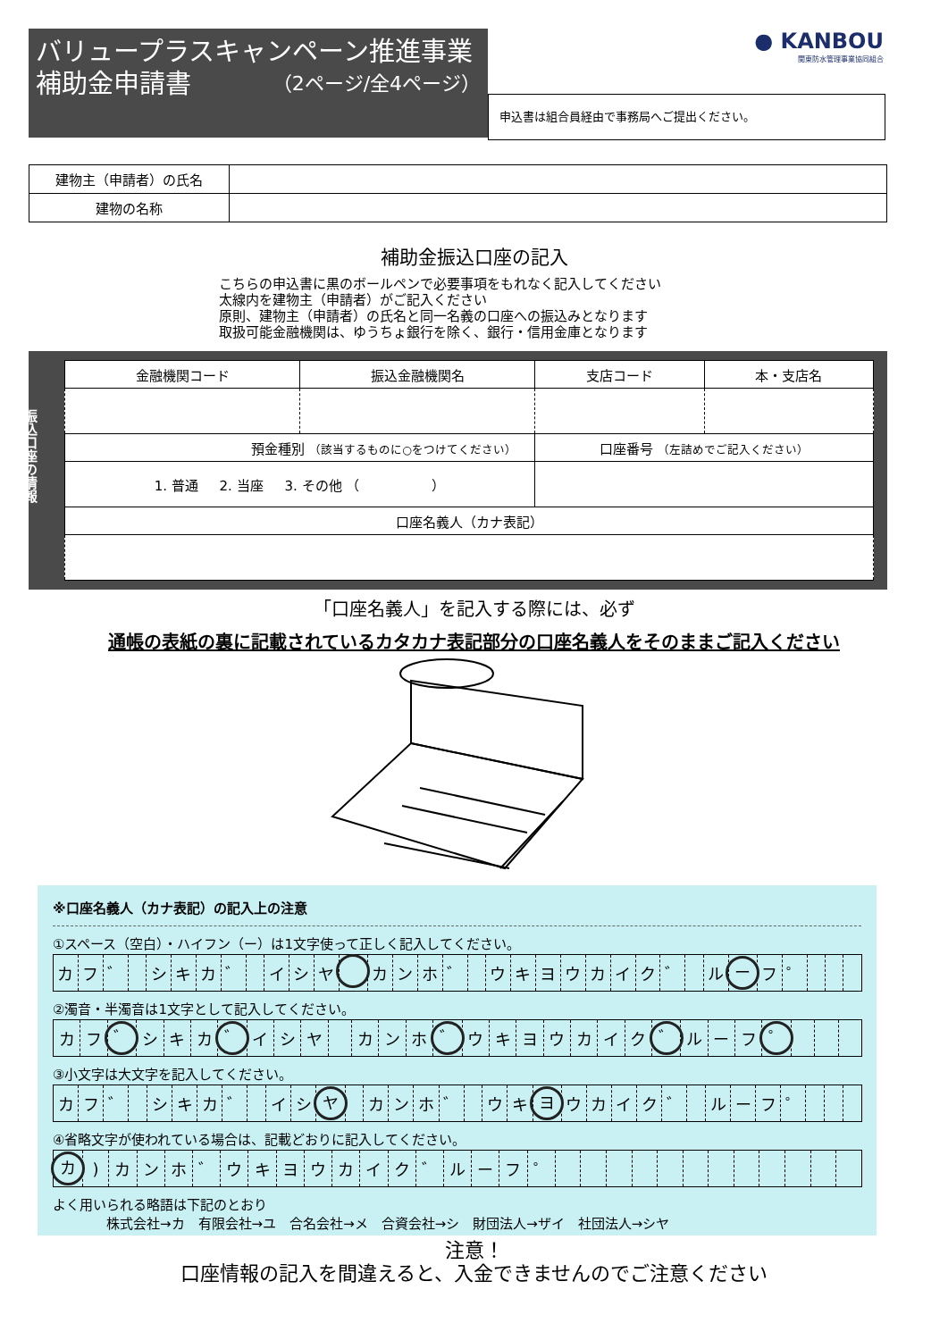バリュープラスキャンペーン推進事業
補助金申請書 （2ページ/全4ページ）
● KANBOU
関東防水管理事業協同組合
申込書は組合員経由で事務局へご提出ください。
| 建物主（申請者）の氏名 | |
| 建物の名称 | |
補助金振込口座の記入
こちらの申込書に黒のボールペンで必要事項をもれなく記入してください
太線内を建物主（申請者）がご記入ください
原則、建物主（申請者）の氏名と同一名義の口座への振込みとなります
取扱可能金融機関は、ゆうちょ銀行を除く、銀行・信用金庫となります
振込口座の情報
| 金融機関コード | 振込金融機関名 | 支店コード | 本・支店名 |
| 預金種別 （該当するものに○をつけてください） | | 口座番号 （左詰めでご記入ください） | |
| 1. 普通 2. 当座 3. その他 （ ） | | | |
| 口座名義人（カナ表記） | | | |
「口座名義人」を記入する際には、必ず
通帳の表紙の裏に記載されているカタカナ表記部分の口座名義人をそのままご記入ください
※口座名義人（カナ表記）の記入上の注意
①スペース（空白）・ハイフン（ー）は1文字使って正しく記入してください。
| カ | フ | ゛ | | シ | キ | カ | ゛ | | イ | シ | ヤ | | カ | ン | ホ | ゛ | | ウ | キ | ヨ | ウ | カ | イ | ク | ゛ | | ル | ー | フ | ゜ | | | |
②濁音・半濁音は1文字として記入してください。
| カ | フ | ゛ | シ | キ | カ | ゛ | イ | シ | ヤ | | カ | ン | ホ | ゛ | ウ | キ | ヨ | ウ | カ | イ | ク | ゛ | ル | ー | フ | ゜ | | | |
③小文字は大文字を記入してください。
| カ | フ | ゛ | | シ | キ | カ | ゛ | | イ | シ | ヤ | | カ | ン | ホ | ゛ | | ウ | キ | ヨ | ウ | カ | イ | ク | ゛ | | ル | ー | フ | ゜ | | | |
④省略文字が使われている場合は、記載どおりに記入してください。
| カ | ) | カ | ン | ホ | ゛ | ウ | キ | ヨ | ウ | カ | イ | ク | ゛ | ル | ー | フ | ゜ | | | | | | | | | | | | |
よく用いられる略語は下記のとおり
株式会社→カ　有限会社→ユ　合名会社→メ　合資会社→シ　財団法人→ザイ　社団法人→シヤ
注意！
口座情報の記入を間違えると、入金できませんのでご注意ください